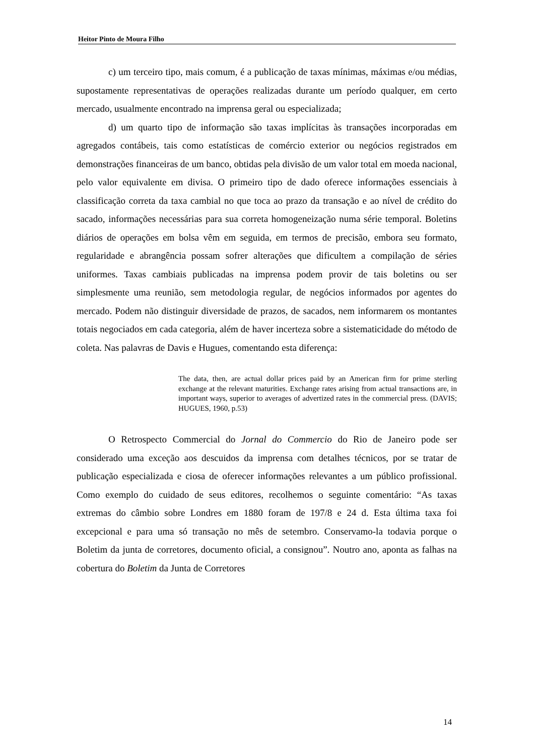Heitor Pinto de Moura Filho
c) um terceiro tipo, mais comum, é a publicação de taxas mínimas, máximas e/ou médias, supostamente representativas de operações realizadas durante um período qualquer, em certo mercado, usualmente encontrado na imprensa geral ou especializada;
d) um quarto tipo de informação são taxas implícitas às transações incorporadas em agregados contábeis, tais como estatísticas de comércio exterior ou negócios registrados em demonstrações financeiras de um banco, obtidas pela divisão de um valor total em moeda nacional, pelo valor equivalente em divisa. O primeiro tipo de dado oferece informações essenciais à classificação correta da taxa cambial no que toca ao prazo da transação e ao nível de crédito do sacado, informações necessárias para sua correta homogeneização numa série temporal. Boletins diários de operações em bolsa vêm em seguida, em termos de precisão, embora seu formato, regularidade e abrangência possam sofrer alterações que dificultem a compilação de séries uniformes. Taxas cambiais publicadas na imprensa podem provir de tais boletins ou ser simplesmente uma reunião, sem metodologia regular, de negócios informados por agentes do mercado. Podem não distinguir diversidade de prazos, de sacados, nem informarem os montantes totais negociados em cada categoria, além de haver incerteza sobre a sistematicidade do método de coleta. Nas palavras de Davis e Hugues, comentando esta diferença:
The data, then, are actual dollar prices paid by an American firm for prime sterling exchange at the relevant maturities. Exchange rates arising from actual transactions are, in important ways, superior to averages of advertized rates in the commercial press. (DAVIS; HUGUES, 1960, p.53)
O Retrospecto Commercial do Jornal do Commercio do Rio de Janeiro pode ser considerado uma exceção aos descuidos da imprensa com detalhes técnicos, por se tratar de publicação especializada e ciosa de oferecer informações relevantes a um público profissional. Como exemplo do cuidado de seus editores, recolhemos o seguinte comentário: “As taxas extremas do câmbio sobre Londres em 1880 foram de 197/8 e 24 d. Esta última taxa foi excepcional e para uma só transação no mês de setembro. Conservamo-la todavia porque o Boletim da junta de corretores, documento oficial, a consignou”. Noutro ano, aponta as falhas na cobertura do Boletim da Junta de Corretores
14